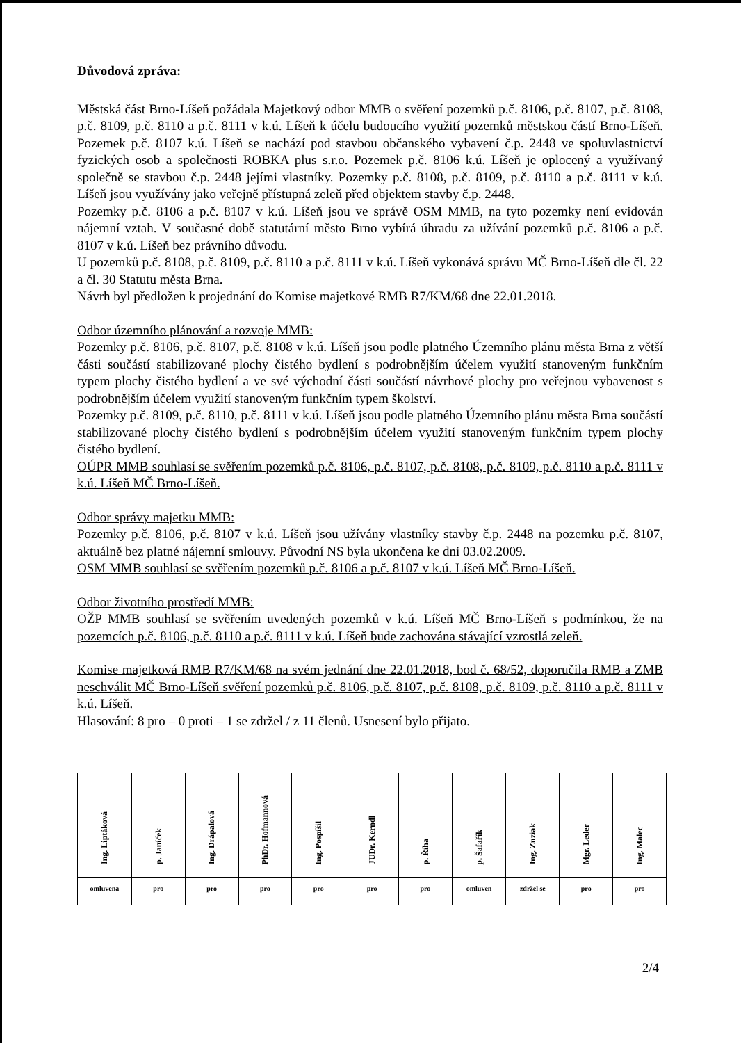Důvodová zpráva:
Městská část Brno-Líšeň požádala Majetkový odbor MMB o svěření pozemků p.č. 8106, p.č. 8107, p.č. 8108, p.č. 8109, p.č. 8110 a p.č. 8111 v k.ú. Líšeň k účelu budoucího využití pozemků městskou částí Brno-Líšeň. Pozemek p.č. 8107 k.ú. Líšeň se nachází pod stavbou občanského vybavení č.p. 2448 ve spoluvlastnictví fyzických osob a společnosti ROBKA plus s.r.o. Pozemek p.č. 8106 k.ú. Líšeň je oplocený a využívaný společně se stavbou č.p. 2448 jejími vlastníky. Pozemky p.č. 8108, p.č. 8109, p.č. 8110 a p.č. 8111 v k.ú. Líšeň jsou využívány jako veřejně přístupná zeleň před objektem stavby č.p. 2448.
Pozemky p.č. 8106 a p.č. 8107 v k.ú. Líšeň jsou ve správě OSM MMB, na tyto pozemky není evidován nájemní vztah. V současné době statutární město Brno vybírá úhradu za užívání pozemků p.č. 8106 a p.č. 8107 v k.ú. Líšeň bez právního důvodu.
U pozemků p.č. 8108, p.č. 8109, p.č. 8110 a p.č. 8111 v k.ú. Líšeň vykonává správu MČ Brno-Líšeň dle čl. 22 a čl. 30 Statutu města Brna.
Návrh byl předložen k projednání do Komise majetkové RMB R7/KM/68 dne 22.01.2018.
Odbor územního plánování a rozvoje MMB:
Pozemky p.č. 8106, p.č. 8107, p.č. 8108 v k.ú. Líšeň jsou podle platného Územního plánu města Brna z větší části součástí stabilizované plochy čistého bydlení s podrobnějším účelem využití stanoveným funkčním typem plochy čistého bydlení a ve své východní části součástí návrhové plochy pro veřejnou vybavenost s podrobnějším účelem využití stanoveným funkčním typem školství.
Pozemky p.č. 8109, p.č. 8110, p.č. 8111 v k.ú. Líšeň jsou podle platného Územního plánu města Brna součástí stabilizované plochy čistého bydlení s podrobnějším účelem využití stanoveným funkčním typem plochy čistého bydlení.
OÚPR MMB souhlasí se svěřením pozemků p.č. 8106, p.č. 8107, p.č. 8108, p.č. 8109, p.č. 8110 a p.č. 8111 v k.ú. Líšeň MČ Brno-Líšeň.
Odbor správy majetku MMB:
Pozemky p.č. 8106, p.č. 8107 v k.ú. Líšeň jsou užívány vlastníky stavby č.p. 2448 na pozemku p.č. 8107, aktuálně bez platné nájemní smlouvy. Původní NS byla ukončena ke dni 03.02.2009.
OSM MMB souhlasí se svěřením pozemků p.č. 8106 a p.č. 8107 v k.ú. Líšeň MČ Brno-Líšeň.
Odbor životního prostředí MMB:
OŽP MMB souhlasí se svěřením uvedených pozemků v k.ú. Líšeň MČ Brno-Líšeň s podmínkou, že na pozemcích p.č. 8106, p.č. 8110 a p.č. 8111 v k.ú. Líšeň bude zachována stávající vzrostlá zeleň.
Komise majetková RMB R7/KM/68 na svém jednání dne 22.01.2018, bod č. 68/52, doporučila RMB a ZMB neschválit MČ Brno-Líšeň svěření pozemků p.č. 8106, p.č. 8107, p.č. 8108, p.č. 8109, p.č. 8110 a p.č. 8111 v k.ú. Líšeň.
Hlasování: 8 pro – 0 proti – 1 se zdržel / z 11 členů. Usnesení bylo přijato.
| Ing. Liptáková | p. Janíček | Ing. Drápalová | PhDr. Hofmannová | Ing. Pospíšil | JUDr. Kerndl | p. Říha | p. Šafařík | Ing. Zuziak | Mgr. Leder | Ing. Malec |
| omluvena | pro | pro | pro | pro | pro | pro | omluven | zdržel se | pro | pro |
2/4